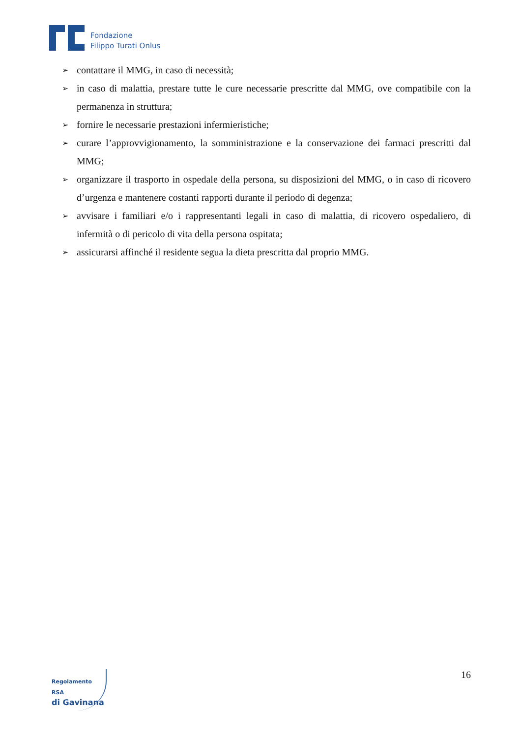Fondazione
Filippo Turati Onlus
➢ contattare il MMG, in caso di necessità;
➢ in caso di malattia, prestare tutte le cure necessarie prescritte dal MMG, ove compatibile con la permanenza in struttura;
➢ fornire le necessarie prestazioni infermieristiche;
➢ curare l’approvvigionamento, la somministrazione e la conservazione dei farmaci prescritti dal MMG;
➢ organizzare il trasporto in ospedale della persona, su disposizioni del MMG, o in caso di ricovero d’urgenza e mantenere costanti rapporti durante il periodo di degenza;
➢ avvisare i familiari e/o i rappresentanti legali in caso di malattia, di ricovero ospedaliero, di infermità o di pericolo di vita della persona ospitata;
➢ assicurarsi affinché il residente segua la dieta prescritta dal proprio MMG.
Regolamento RSA
di Gavinana
16